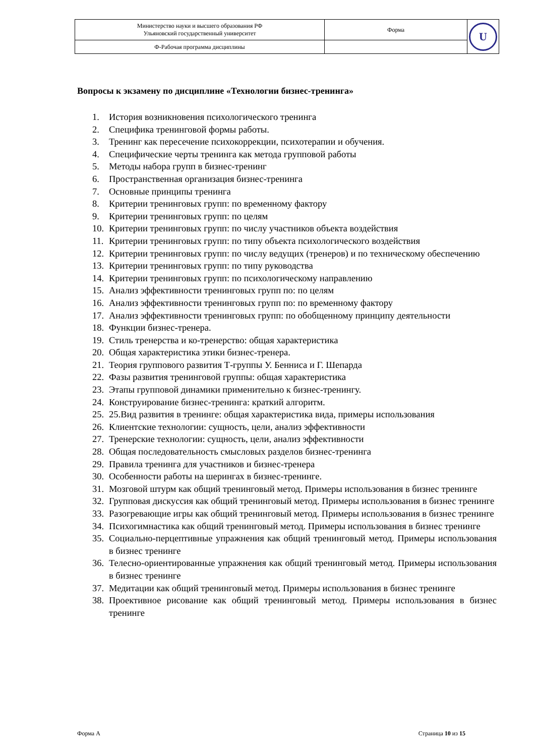| Министерство науки и высшего образования РФ Ульяновский государственный университет | Форма | U |
| Ф-Рабочая программа дисциплины | | |
Вопросы к экзамену по дисциплине «Технологии бизнес-тренинга»
1. История возникновения психологического тренинга
2. Специфика тренинговой формы работы.
3. Тренинг как пересечение психокоррекции, психотерапии и обучения.
4. Специфические черты тренинга как метода групповой работы
5. Методы набора групп в бизнес-тренинг
6. Пространственная организация бизнес-тренинга
7. Основные принципы тренинга
8. Критерии тренинговых групп: по временному фактору
9. Критерии тренинговых групп: по целям
10. Критерии тренинговых групп: по числу участников объекта воздействия
11. Критерии тренинговых групп: по типу объекта психологического воздействия
12. Критерии тренинговых групп: по числу ведущих (тренеров) и по техническому обеспечению
13. Критерии тренинговых групп: по типу руководства
14. Критерии тренинговых групп: по психологическому направлению
15. Анализ эффективности тренинговых групп по: по целям
16. Анализ эффективности тренинговых групп по: по временному фактору
17. Анализ эффективности тренинговых групп: по обобщенному принципу деятельности
18. Функции бизнес-тренера.
19. Стиль тренерства и ко-тренерство: общая характеристика
20. Общая характеристика этики бизнес-тренера.
21. Теория группового развития Т-группы У. Бенниса и Г. Шепарда
22. Фазы развития тренинговой группы: общая характеристика
23. Этапы групповой динамики применительно к бизнес-тренингу.
24. Конструирование бизнес-тренинга: краткий алгоритм.
25. 25.Вид развития в тренинге: общая характеристика вида, примеры использования
26. Клиентские технологии: сущность, цели, анализ эффективности
27. Тренерские технологии: сущность, цели, анализ эффективности
28. Общая последовательность смысловых разделов бизнес-тренинга
29. Правила тренинга для участников и бизнес-тренера
30. Особенности работы на шерингах в бизнес-тренинге.
31. Мозговой штурм как общий тренинговый метод. Примеры использования в бизнес тренинге
32. Групповая дискуссия как общий тренинговый метод. Примеры использования в бизнес тренинге
33. Разогревающие игры как общий тренинговый метод. Примеры использования в бизнес тренинге
34. Психогимнастика как общий тренинговый метод. Примеры использования в бизнес тренинге
35. Социально-перцептивные упражнения как общий тренинговый метод. Примеры использования в бизнес тренинге
36. Телесно-ориентированные упражнения как общий тренинговый метод. Примеры использования в бизнес тренинге
37. Медитации как общий тренинговый метод. Примеры использования в бизнес тренинге
38. Проективное рисование как общий тренинговый метод. Примеры использования в бизнес тренинге
Форма А Страница 10 из 15